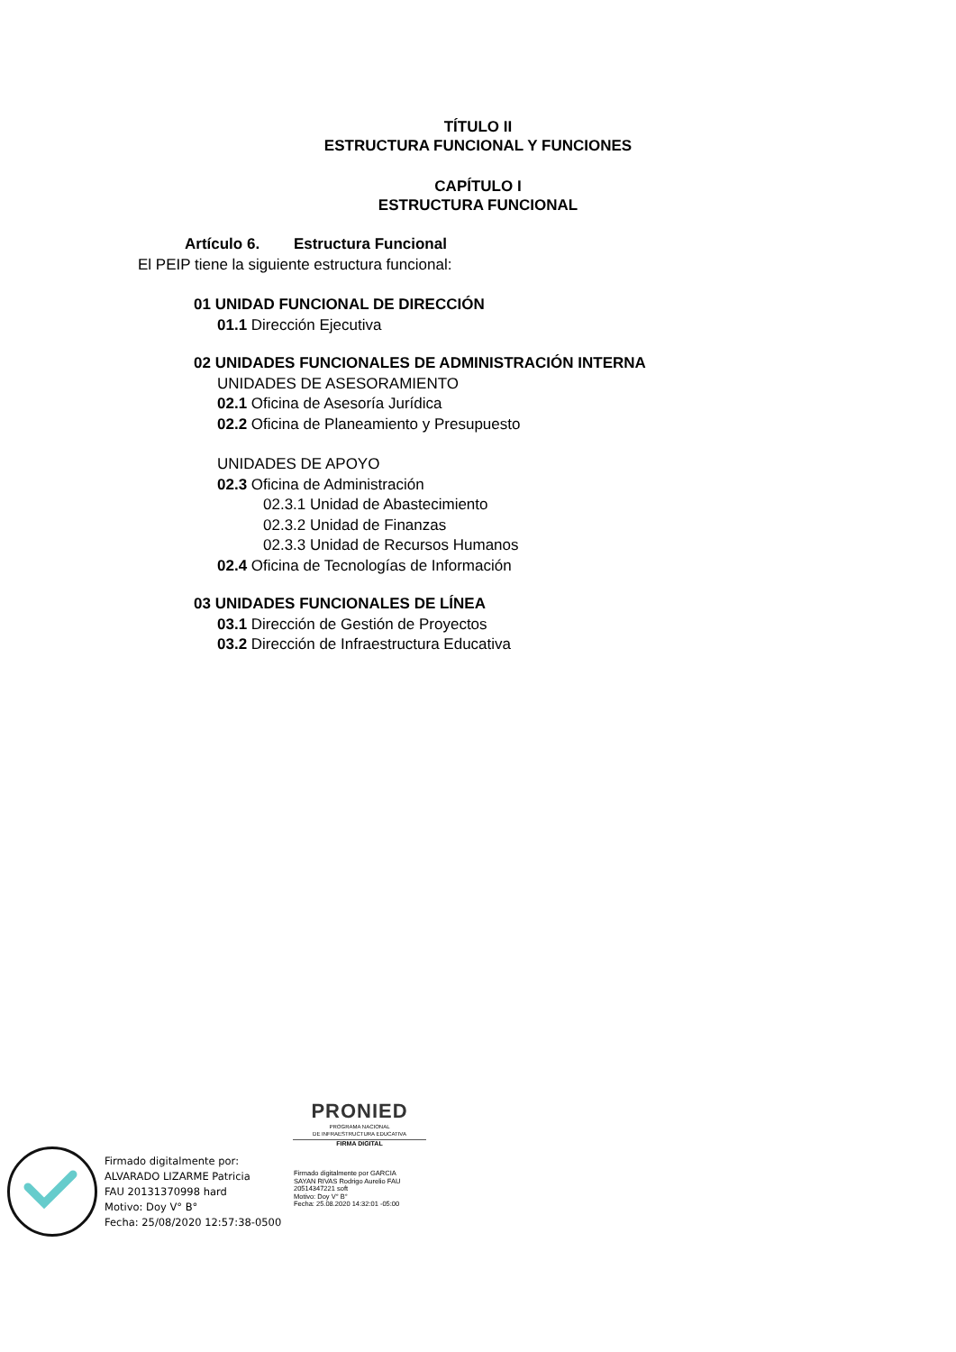TÍTULO II
ESTRUCTURA FUNCIONAL Y FUNCIONES
CAPÍTULO I
ESTRUCTURA FUNCIONAL
Artículo 6. Estructura Funcional
El PEIP tiene la siguiente estructura funcional:
01 UNIDAD FUNCIONAL DE DIRECCIÓN
01.1 Dirección Ejecutiva
02 UNIDADES FUNCIONALES DE ADMINISTRACIÓN INTERNA
UNIDADES DE ASESORAMIENTO
02.1 Oficina de Asesoría Jurídica
02.2 Oficina de Planeamiento y Presupuesto
UNIDADES DE APOYO
02.3 Oficina de Administración
02.3.1 Unidad de Abastecimiento
02.3.2 Unidad de Finanzas
02.3.3 Unidad de Recursos Humanos
02.4 Oficina de Tecnologías de Información
03 UNIDADES FUNCIONALES DE LÍNEA
03.1 Dirección de Gestión de Proyectos
03.2 Dirección de Infraestructura Educativa
Firmado digitalmente por:
ALVARADO LIZARME Patricia
FAU 20131370998 hard
Motivo: Doy V° B°
Fecha: 25/08/2020 12:57:38-0500
PRONIED
PROGRAMA NACIONAL
DE INFRAESTRUCTURA EDUCATIVA
FIRMA DIGITAL
Firmado digitalmente por GARCIA
SAYAN RIVAS Rodrigo Aurelio FAU
20514347221 soft
Motivo: Doy V° B°
Fecha: 25.08.2020 14:32:01 -05:00